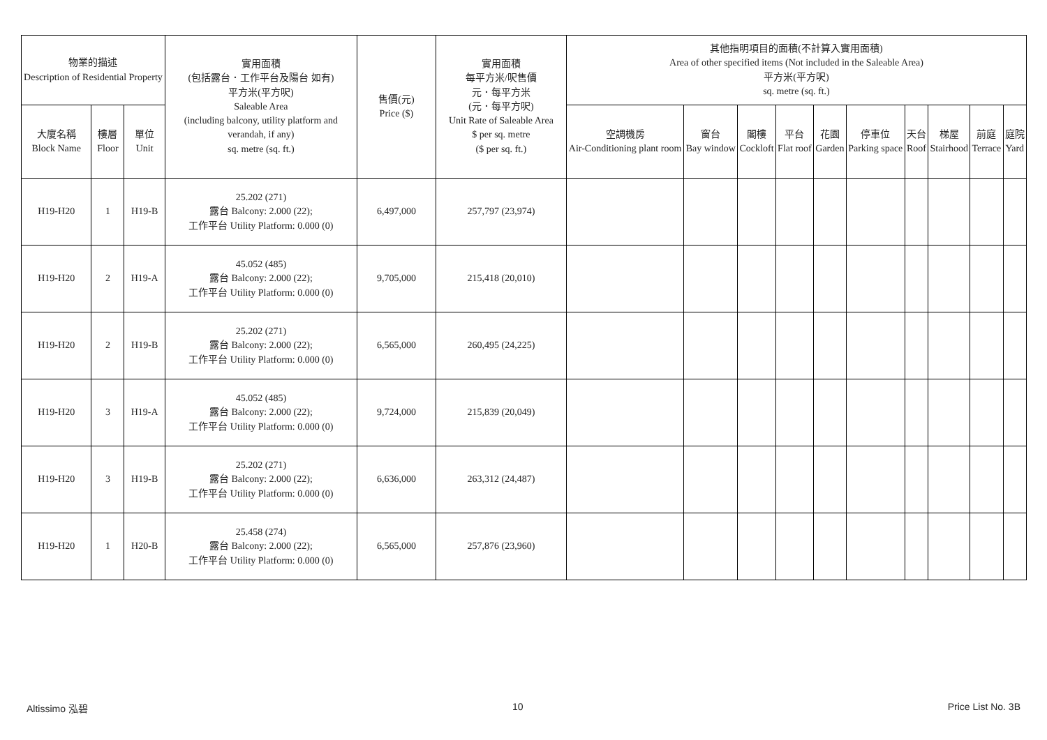| 物業的描述 Description of Residential Property | | | 實用面積 (包括露台．工作平台及陽台 如有) 平方米(平方呎) Saleable Area (including balcony, utility platform and verandah, if any) sq. metre (sq. ft.) | 售價(元) Price ($) | 實用面積 每平方米/呎售價 元．每平方米 (元．每平方呎) Unit Rate of Saleable Area $ per sq. metre ($ per sq. ft.) | 其他指明項目的面積(不計算入實用面積) Area of other specified items (Not included in the Saleable Area) 平方米(平方呎) sq. metre (sq. ft.) | | | | | | | | | |
| --- | --- | --- | --- | --- | --- | --- | --- | --- | --- | --- | --- | --- | --- | --- | --- |
| 大廈名稱 Block Name | 樓層 Floor | 單位 Unit | | | | 空調機房 Air-Conditioning plant room | 窗台 Bay window | 閣樓 Cockloft | 平台 Flat roof | 花園 Garden | 停車位 Parking space | 天台 Roof | 梯屋 Stairhood | 前庭 Terrace | 庭院 Yard |
| H19-H20 | 1 | H19-B | 25.202 (271) 露台 Balcony: 2.000 (22); 工作平台 Utility Platform: 0.000 (0) | 6,497,000 | 257,797 (23,974) | | | | | | | | | | |
| H19-H20 | 2 | H19-A | 45.052 (485) 露台 Balcony: 2.000 (22); 工作平台 Utility Platform: 0.000 (0) | 9,705,000 | 215,418 (20,010) | | | | | | | | | | |
| H19-H20 | 2 | H19-B | 25.202 (271) 露台 Balcony: 2.000 (22); 工作平台 Utility Platform: 0.000 (0) | 6,565,000 | 260,495 (24,225) | | | | | | | | | | |
| H19-H20 | 3 | H19-A | 45.052 (485) 露台 Balcony: 2.000 (22); 工作平台 Utility Platform: 0.000 (0) | 9,724,000 | 215,839 (20,049) | | | | | | | | | | |
| H19-H20 | 3 | H19-B | 25.202 (271) 露台 Balcony: 2.000 (22); 工作平台 Utility Platform: 0.000 (0) | 6,636,000 | 263,312 (24,487) | | | | | | | | | | |
| H19-H20 | 1 | H20-B | 25.458 (274) 露台 Balcony: 2.000 (22); 工作平台 Utility Platform: 0.000 (0) | 6,565,000 | 257,876 (23,960) | | | | | | | | | | |
Altissimo 泓碧 10 Price List No. 3B